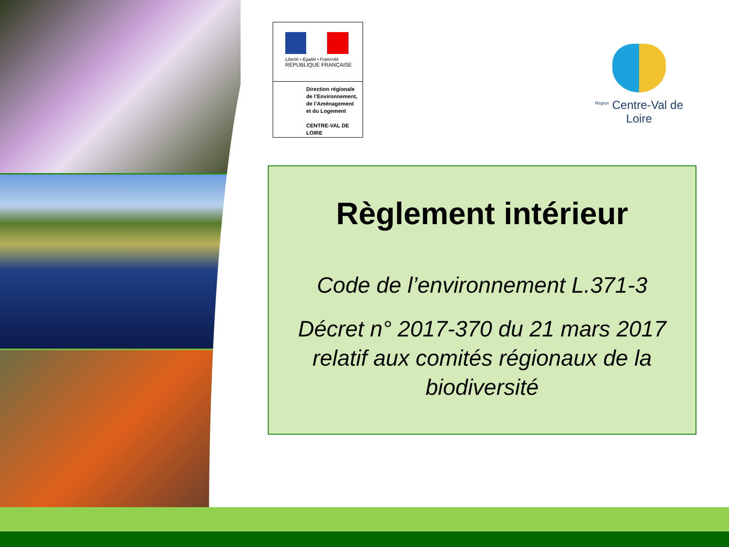Liberté • Égalité • Fraternité
RÉPUBLIQUE FRANÇAISE
Direction régionale de l’Environnement, de l’Aménagement et du Logement
CENTRE-VAL DE LOIRE
<sup>Région</sup> Centre-Val de Loire
Règlement intérieur
Code de l’environnement L.371-3
Décret n° 2017-370 du 21 mars 2017 relatif aux comités régionaux de la biodiversité